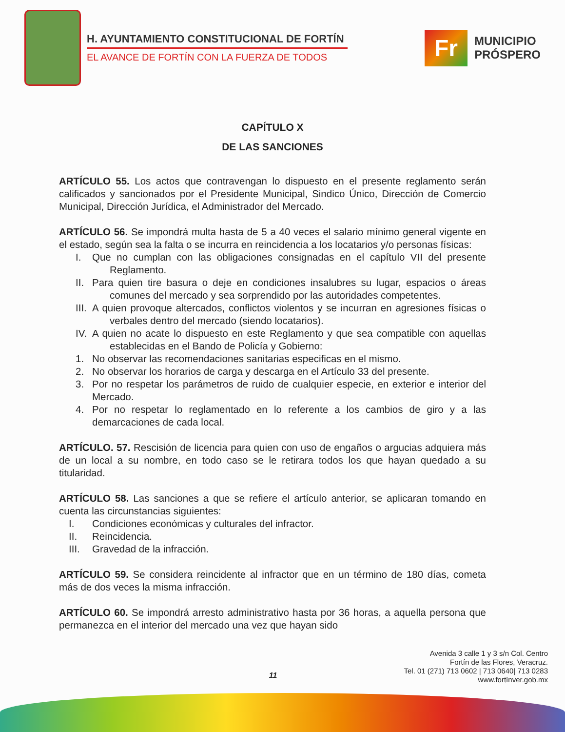H. AYUNTAMIENTO CONSTITUCIONAL DE FORTÍN
EL AVANCE DE FORTÍN CON LA FUERZA DE TODOS
Fr
MUNICIPIO
PRÓSPERO
CAPÍTULO X
DE LAS SANCIONES
ARTÍCULO 55. Los actos que contravengan lo dispuesto en el presente reglamento serán calificados y sancionados por el Presidente Municipal, Sindico Único, Dirección de Comercio Municipal, Dirección Jurídica, el Administrador del Mercado.
ARTÍCULO 56. Se impondrá multa hasta de 5 a 40 veces el salario mínimo general vigente en el estado, según sea la falta o se incurra en reincidencia a los locatarios y/o personas físicas:
I. Que no cumplan con las obligaciones consignadas en el capítulo VII del presente Reglamento.
II. Para quien tire basura o deje en condiciones insalubres su lugar, espacios o áreas comunes del mercado y sea sorprendido por las autoridades competentes.
III. A quien provoque altercados, conflictos violentos y se incurran en agresiones físicas o verbales dentro del mercado (siendo locatarios).
IV. A quien no acate lo dispuesto en este Reglamento y que sea compatible con aquellas establecidas en el Bando de Policía y Gobierno:
1. No observar las recomendaciones sanitarias especificas en el mismo.
2. No observar los horarios de carga y descarga en el Artículo 33 del presente.
3. Por no respetar los parámetros de ruido de cualquier especie, en exterior e interior del Mercado.
4. Por no respetar lo reglamentado en lo referente a los cambios de giro y a las demarcaciones de cada local.
ARTÍCULO. 57. Rescisión de licencia para quien con uso de engaños o argucias adquiera más de un local a su nombre, en todo caso se le retirara todos los que hayan quedado a su titularidad.
ARTÍCULO 58. Las sanciones a que se refiere el artículo anterior, se aplicaran tomando en cuenta las circunstancias siguientes:
I. Condiciones económicas y culturales del infractor.
II. Reincidencia.
III. Gravedad de la infracción.
ARTÍCULO 59. Se considera reincidente al infractor que en un término de 180 días, cometa más de dos veces la misma infracción.
ARTÍCULO 60. Se impondrá arresto administrativo hasta por 36 horas, a aquella persona que permanezca en el interior del mercado una vez que hayan sido
Avenida 3 calle 1 y 3 s/n Col. Centro
Fortín de las Flores, Veracruz.
Tel. 01 (271) 713 0602 | 713 0640| 713 0283
www.fortínver.gob.mx
11